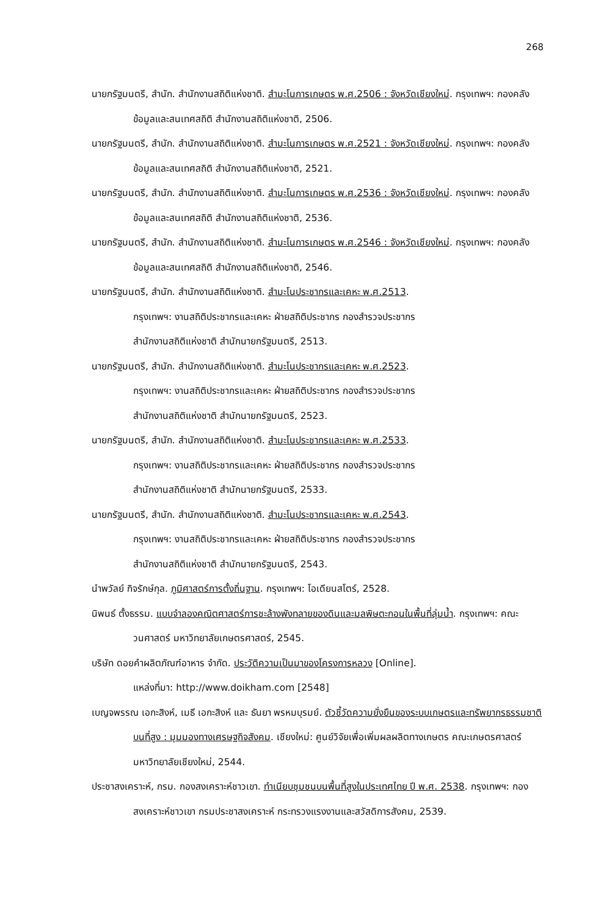268
นายกรัฐมนตรี, สำนัก. สำนักงานสถิติแห่งชาติ. สำมะโนการเกษตร พ.ศ.2506 : จังหวัดเชียงใหม่. กรุงเทพฯ: กองคลังข้อมูลและสนเทศสถิติ สำนักงานสถิติแห่งชาติ, 2506.
นายกรัฐมนตรี, สำนัก. สำนักงานสถิติแห่งชาติ. สำมะโนการเกษตร พ.ศ.2521 : จังหวัดเชียงใหม่. กรุงเทพฯ: กองคลังข้อมูลและสนเทศสถิติ สำนักงานสถิติแห่งชาติ, 2521.
นายกรัฐมนตรี, สำนัก. สำนักงานสถิติแห่งชาติ. สำมะโนการเกษตร พ.ศ.2536 : จังหวัดเชียงใหม่. กรุงเทพฯ: กองคลังข้อมูลและสนเทศสถิติ สำนักงานสถิติแห่งชาติ, 2536.
นายกรัฐมนตรี, สำนัก. สำนักงานสถิติแห่งชาติ. สำมะโนการเกษตร พ.ศ.2546 : จังหวัดเชียงใหม่. กรุงเทพฯ: กองคลังข้อมูลและสนเทศสถิติ สำนักงานสถิติแห่งชาติ, 2546.
นายกรัฐมนตรี, สำนัก. สำนักงานสถิติแห่งชาติ. สำมะโนประชากรและเคหะ พ.ศ.2513.
กรุงเทพฯ: งานสถิติประชากรและเคหะ ฝ่ายสถิติประชากร กองสำรวจประชากร
สำนักงานสถิติแห่งชาติ สำนักนายกรัฐมนตรี, 2513.
นายกรัฐมนตรี, สำนัก. สำนักงานสถิติแห่งชาติ. สำมะโนประชากรและเคหะ พ.ศ.2523.
กรุงเทพฯ: งานสถิติประชากรและเคหะ ฝ่ายสถิติประชากร กองสำรวจประชากร
สำนักงานสถิติแห่งชาติ สำนักนายกรัฐมนตรี, 2523.
นายกรัฐมนตรี, สำนัก. สำนักงานสถิติแห่งชาติ. สำมะโนประชากรและเคหะ พ.ศ.2533.
กรุงเทพฯ: งานสถิติประชากรและเคหะ ฝ่ายสถิติประชากร กองสำรวจประชากร
สำนักงานสถิติแห่งชาติ สำนักนายกรัฐมนตรี, 2533.
นายกรัฐมนตรี, สำนัก. สำนักงานสถิติแห่งชาติ. สำมะโนประชากรและเคหะ พ.ศ.2543.
กรุงเทพฯ: งานสถิติประชากรและเคหะ ฝ่ายสถิติประชากร กองสำรวจประชากร
สำนักงานสถิติแห่งชาติ สำนักนายกรัฐมนตรี, 2543.
นำพวัลย์ กิจรักษ์กุล. ภูมิศาสตร์การตั้งถิ่นฐาน. กรุงเทพฯ: โอเดียนสโตร์, 2528.
นิพนธ์ ตั้งธรรม. แบบจำลองคณิตศาสตร์การชะล้างพังทลายของดินและมลพิษตะกอนในพื้นที่ลุ่มน้ำ. กรุงเทพฯ: คณะวนศาสตร์ มหาวิทยาลัยเกษตรศาสตร์, 2545.
บริษัท ดอยคำผลิตภัณฑ์อาหาร จำกัด. ประวัติความเป็นมาของโครงการหลวง [Online].
แหล่งที่มา: http://www.doikham.com [2548]
เบญจพรรณ เอกะสิงห์, เมธี เอกะสิงห์ และ ธันยา พรหมบุรมย์. ตัวชี้วัดความยั่งยืนของระบบเกษตรและทรัพยากรธรรมชาติบนที่สูง : มุมมองทางเศรษฐกิจสังคม. เชียงใหม่: ศูนย์วิจัยเพื่อเพิ่มผลผลิตทางเกษตร คณะเกษตรศาสตร์ มหาวิทยาลัยเชียงใหม่, 2544.
ประชาสงเคราะห์, กรม. กองสงเคราะห์ชาวเขา. ทำเนียบชุมชนบนพื้นที่สูงในประเทศไทย ปี พ.ศ. 2538. กรุงเทพฯ: กองสงเคราะห์ชาวเขา กรมประชาสงเคราะห์ กระทรวงแรงงานและสวัสดิการสังคม, 2539.